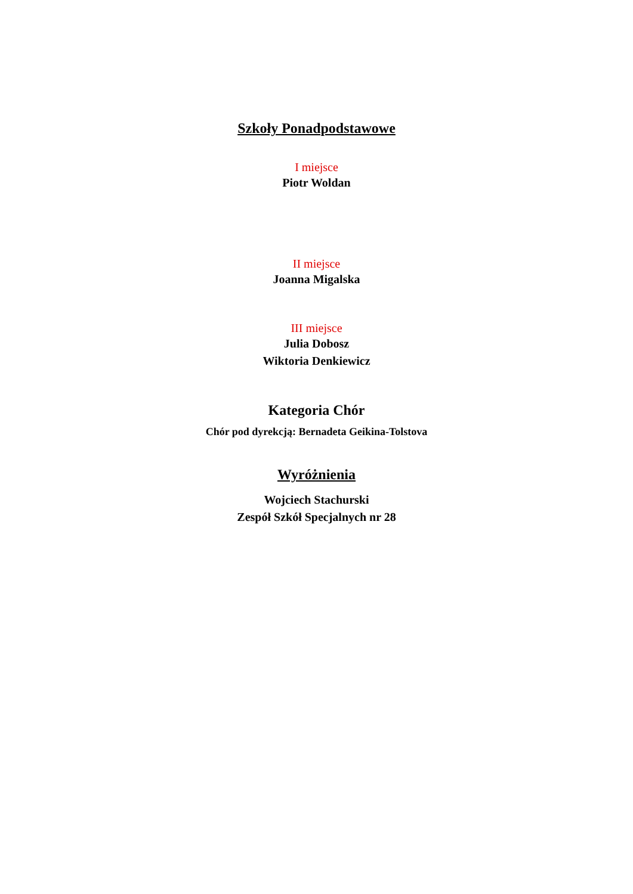Szkoły Ponadpodstawowe
I miejsce
Piotr Woldan
II miejsce
Joanna Migalska
III miejsce
Julia Dobosz
Wiktoria Denkiewicz
Kategoria Chór
Chór pod dyrekcją: Bernadeta Geikina-Tolstova
Wyróżnienia
Wojciech Stachurski
Zespół Szkół Specjalnych nr 28